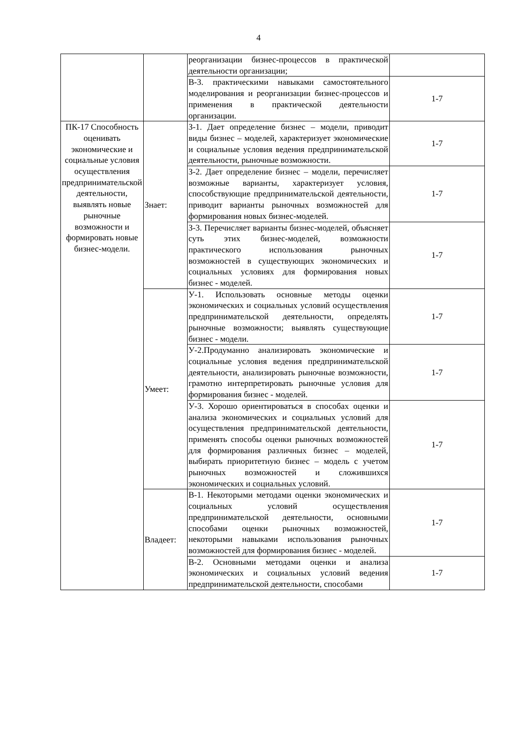4
| | | реорганизации бизнес-процессов в практической деятельности организации; | |
| | | В-3. практическими навыками самостоятельного моделирования и реорганизации бизнес-процессов и применения в практической деятельности организации. | 1-7 |
| ПК-17 Способность оценивать экономические и социальные условия осуществления предпринимательской деятельности, выявлять новые рыночные возможности и формировать новые бизнес-модели. | Знает: | З-1. Дает определение бизнес – модели, приводит виды бизнес – моделей, характеризует экономические и социальные условия ведения предпринимательской деятельности, рыночные возможности. | 1-7 |
| | | З-2. Дает определение бизнес – модели, перечисляет возможные варианты, характеризует условия, способствующие предпринимательской деятельности, приводит варианты рыночных возможностей для формирования новых бизнес-моделей. | 1-7 |
| | | З-3. Перечисляет варианты бизнес-моделей, объясняет суть этих бизнес-моделей, возможности практического использования рыночных возможностей в существующих экономических и социальных условиях для формирования новых бизнес - моделей. | 1-7 |
| | Умеет: | У-1. Использовать основные методы оценки экономических и социальных условий осуществления предпринимательской деятельности, определять рыночные возможности; выявлять существующие бизнес - модели. | 1-7 |
| | | У-2.Продуманно анализировать экономические и социальные условия ведения предпринимательской деятельности, анализировать рыночные возможности, грамотно интерпретировать рыночные условия для формирования бизнес - моделей. | 1-7 |
| | | У-3. Хорошо ориентироваться в способах оценки и анализа экономических и социальных условий для осуществления предпринимательской деятельности, применять способы оценки рыночных возможностей для формирования различных бизнес – моделей, выбирать приоритетную бизнес – модель с учетом рыночных возможностей и сложившихся экономических и социальных условий. | 1-7 |
| | Владеет: | В-1. Некоторыми методами оценки экономических и социальных условий осуществления предпринимательской деятельности, основными способами оценки рыночных возможностей, некоторыми навыками использования рыночных возможностей для формирования бизнес - моделей. | 1-7 |
| | | В-2. Основными методами оценки и анализа экономических и социальных условий ведения предпринимательской деятельности, способами | 1-7 |